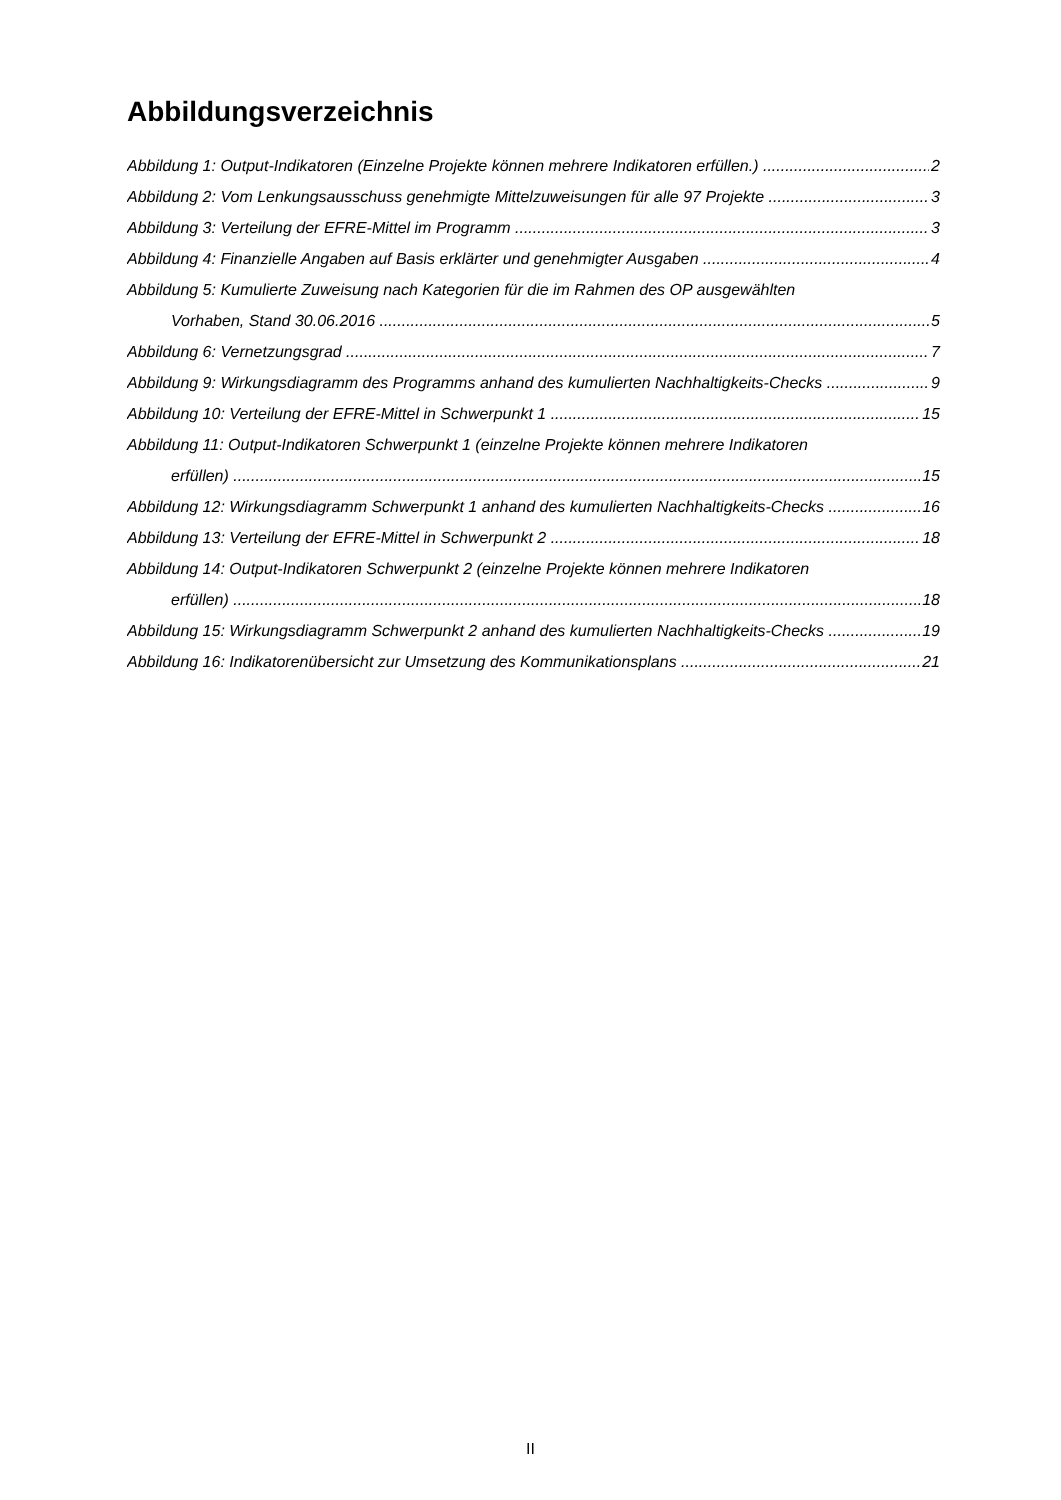Abbildungsverzeichnis
Abbildung 1: Output-Indikatoren (Einzelne Projekte können mehrere Indikatoren erfüllen.) 2
Abbildung 2: Vom Lenkungsausschuss genehmigte Mittelzuweisungen für alle 97 Projekte 3
Abbildung 3: Verteilung der EFRE-Mittel im Programm 3
Abbildung 4: Finanzielle Angaben auf Basis erklärter und genehmigter Ausgaben 4
Abbildung 5: Kumulierte Zuweisung nach Kategorien für die im Rahmen des OP ausgewählten
Vorhaben, Stand 30.06.2016 5
Abbildung 6: Vernetzungsgrad 7
Abbildung 9: Wirkungsdiagramm des Programms anhand des kumulierten Nachhaltigkeits-Checks 9
Abbildung 10: Verteilung der EFRE-Mittel in Schwerpunkt 1 15
Abbildung 11: Output-Indikatoren Schwerpunkt 1 (einzelne Projekte können mehrere Indikatoren
erfüllen) 15
Abbildung 12: Wirkungsdiagramm Schwerpunkt 1 anhand des kumulierten Nachhaltigkeits-Checks 16
Abbildung 13: Verteilung der EFRE-Mittel in Schwerpunkt 2 18
Abbildung 14: Output-Indikatoren Schwerpunkt 2 (einzelne Projekte können mehrere Indikatoren
erfüllen) 18
Abbildung 15: Wirkungsdiagramm Schwerpunkt 2 anhand des kumulierten Nachhaltigkeits-Checks 19
Abbildung 16: Indikatorenübersicht zur Umsetzung des Kommunikationsplans 21
II